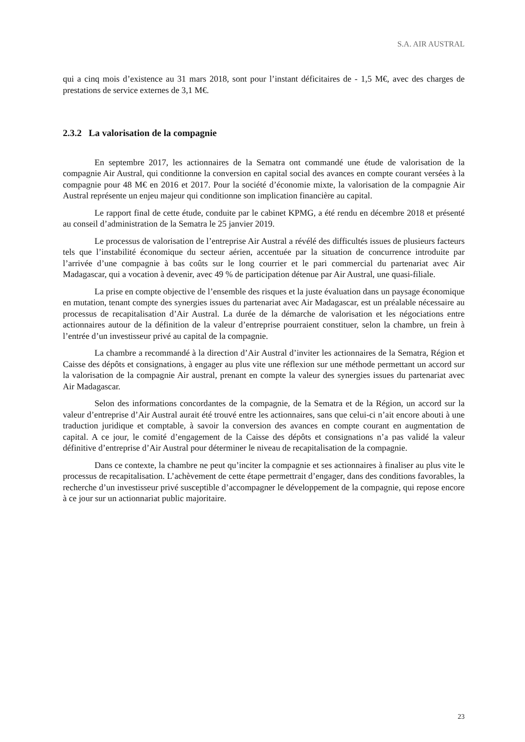S.A. AIR AUSTRAL
qui a cinq mois d’existence au 31 mars 2018, sont pour l’instant déficitaires de - 1,5 M€, avec des charges de prestations de service externes de 3,1 M€.
2.3.2 La valorisation de la compagnie
En septembre 2017, les actionnaires de la Sematra ont commandé une étude de valorisation de la compagnie Air Austral, qui conditionne la conversion en capital social des avances en compte courant versées à la compagnie pour 48 M€ en 2016 et 2017. Pour la société d’économie mixte, la valorisation de la compagnie Air Austral représente un enjeu majeur qui conditionne son implication financière au capital.
Le rapport final de cette étude, conduite par le cabinet KPMG, a été rendu en décembre 2018 et présenté au conseil d’administration de la Sematra le 25 janvier 2019.
Le processus de valorisation de l’entreprise Air Austral a révélé des difficultés issues de plusieurs facteurs tels que l’instabilité économique du secteur aérien, accentuée par la situation de concurrence introduite par l’arrivée d’une compagnie à bas coûts sur le long courrier et le pari commercial du partenariat avec Air Madagascar, qui a vocation à devenir, avec 49 % de participation détenue par Air Austral, une quasi-filiale.
La prise en compte objective de l’ensemble des risques et la juste évaluation dans un paysage économique en mutation, tenant compte des synergies issues du partenariat avec Air Madagascar, est un préalable nécessaire au processus de recapitalisation d’Air Austral. La durée de la démarche de valorisation et les négociations entre actionnaires autour de la définition de la valeur d’entreprise pourraient constituer, selon la chambre, un frein à l’entrée d’un investisseur privé au capital de la compagnie.
La chambre a recommandé à la direction d’Air Austral d’inviter les actionnaires de la Sematra, Région et Caisse des dépôts et consignations, à engager au plus vite une réflexion sur une méthode permettant un accord sur la valorisation de la compagnie Air austral, prenant en compte la valeur des synergies issues du partenariat avec Air Madagascar.
Selon des informations concordantes de la compagnie, de la Sematra et de la Région, un accord sur la valeur d’entreprise d’Air Austral aurait été trouvé entre les actionnaires, sans que celui-ci n’ait encore abouti à une traduction juridique et comptable, à savoir la conversion des avances en compte courant en augmentation de capital. A ce jour, le comité d’engagement de la Caisse des dépôts et consignations n’a pas validé la valeur définitive d’entreprise d’Air Austral pour déterminer le niveau de recapitalisation de la compagnie.
Dans ce contexte, la chambre ne peut qu’inciter la compagnie et ses actionnaires à finaliser au plus vite le processus de recapitalisation. L’achèvement de cette étape permettrait d’engager, dans des conditions favorables, la recherche d’un investisseur privé susceptible d’accompagner le développement de la compagnie, qui repose encore à ce jour sur un actionnariat public majoritaire.
23